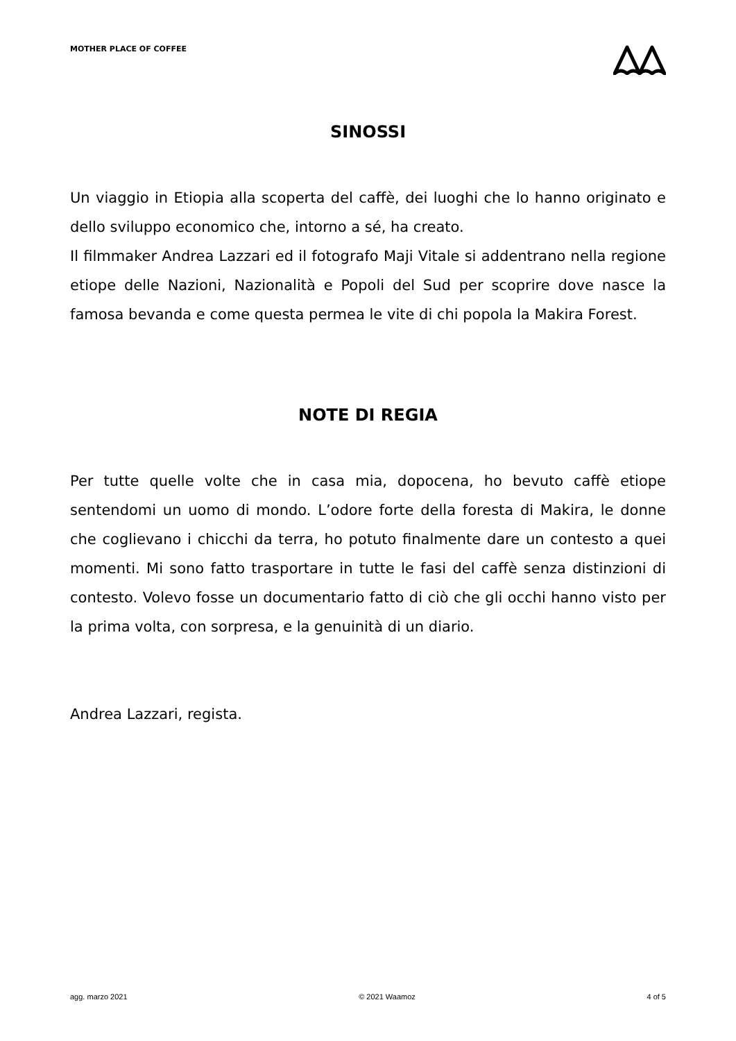MOTHER PLACE OF COFFEE
SINOSSI
Un viaggio in Etiopia alla scoperta del caffè, dei luoghi che lo hanno originato e dello sviluppo economico che, intorno a sé, ha creato.
Il filmmaker Andrea Lazzari ed il fotografo Maji Vitale si addentrano nella regione etiope delle Nazioni, Nazionalità e Popoli del Sud per scoprire dove nasce la famosa bevanda e come questa permea le vite di chi popola la Makira Forest.
NOTE DI REGIA
Per tutte quelle volte che in casa mia, dopocena, ho bevuto caffè etiope sentendomi un uomo di mondo. L’odore forte della foresta di Makira, le donne che coglievano i chicchi da terra, ho potuto finalmente dare un contesto a quei momenti. Mi sono fatto trasportare in tutte le fasi del caffè senza distinzioni di contesto. Volevo fosse un documentario fatto di ciò che gli occhi hanno visto per la prima volta, con sorpresa, e la genuinità di un diario.
Andrea Lazzari, regista.
agg. marzo 2021 © 2021 Waamoz 4 of 5